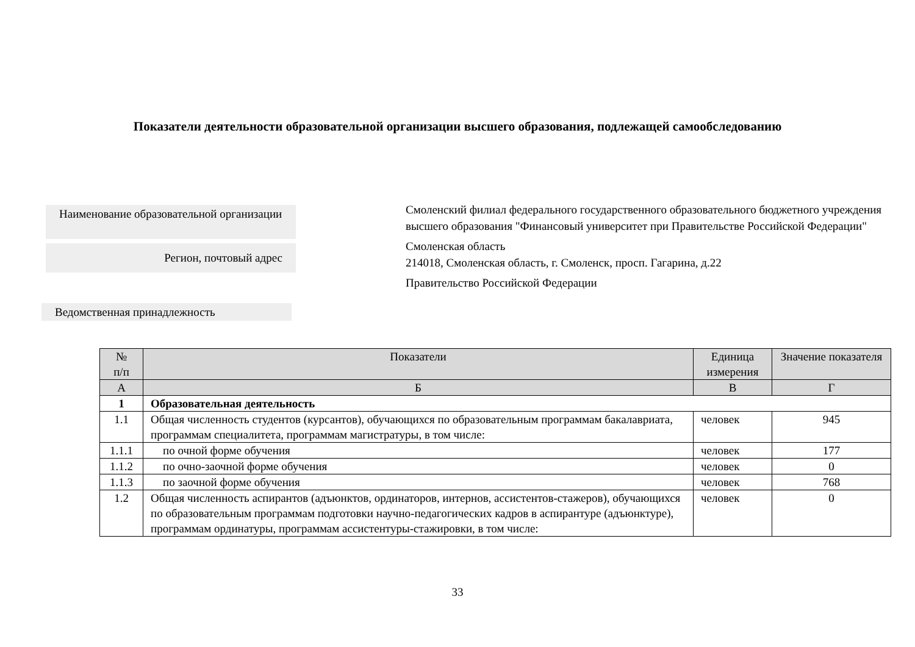Показатели деятельности образовательной организации высшего образования, подлежащей самообследованию
Наименование образовательной организации
Регион, почтовый адрес
Ведомственная принадлежность
Смоленский филиал федерального государственного образовательного бюджетного учреждения высшего образования "Финансовый университет при Правительстве Российской Федерации"
Смоленская область
214018, Смоленская область, г. Смоленск, просп. Гагарина, д.22
Правительство Российской Федерации
| № п/п | Показатели | Единица измерения | Значение показателя |
| --- | --- | --- | --- |
| А | Б | В | Г |
| 1 | Образовательная деятельность | | |
| 1.1 | Общая численность студентов (курсантов), обучающихся по образовательным программам бакалавриата, программам специалитета, программам магистратуры, в том числе: | человек | 945 |
| 1.1.1 | по очной форме обучения | человек | 177 |
| 1.1.2 | по очно-заочной форме обучения | человек | 0 |
| 1.1.3 | по заочной форме обучения | человек | 768 |
| 1.2 | Общая численность аспирантов (адъюнктов, ординаторов, интернов, ассистентов-стажеров), обучающихся по образовательным программам подготовки научно-педагогических кадров в аспирантуре (адъюнктуре), программам ординатуры, программам ассистентуры-стажировки, в том числе: | человек | 0 |
33